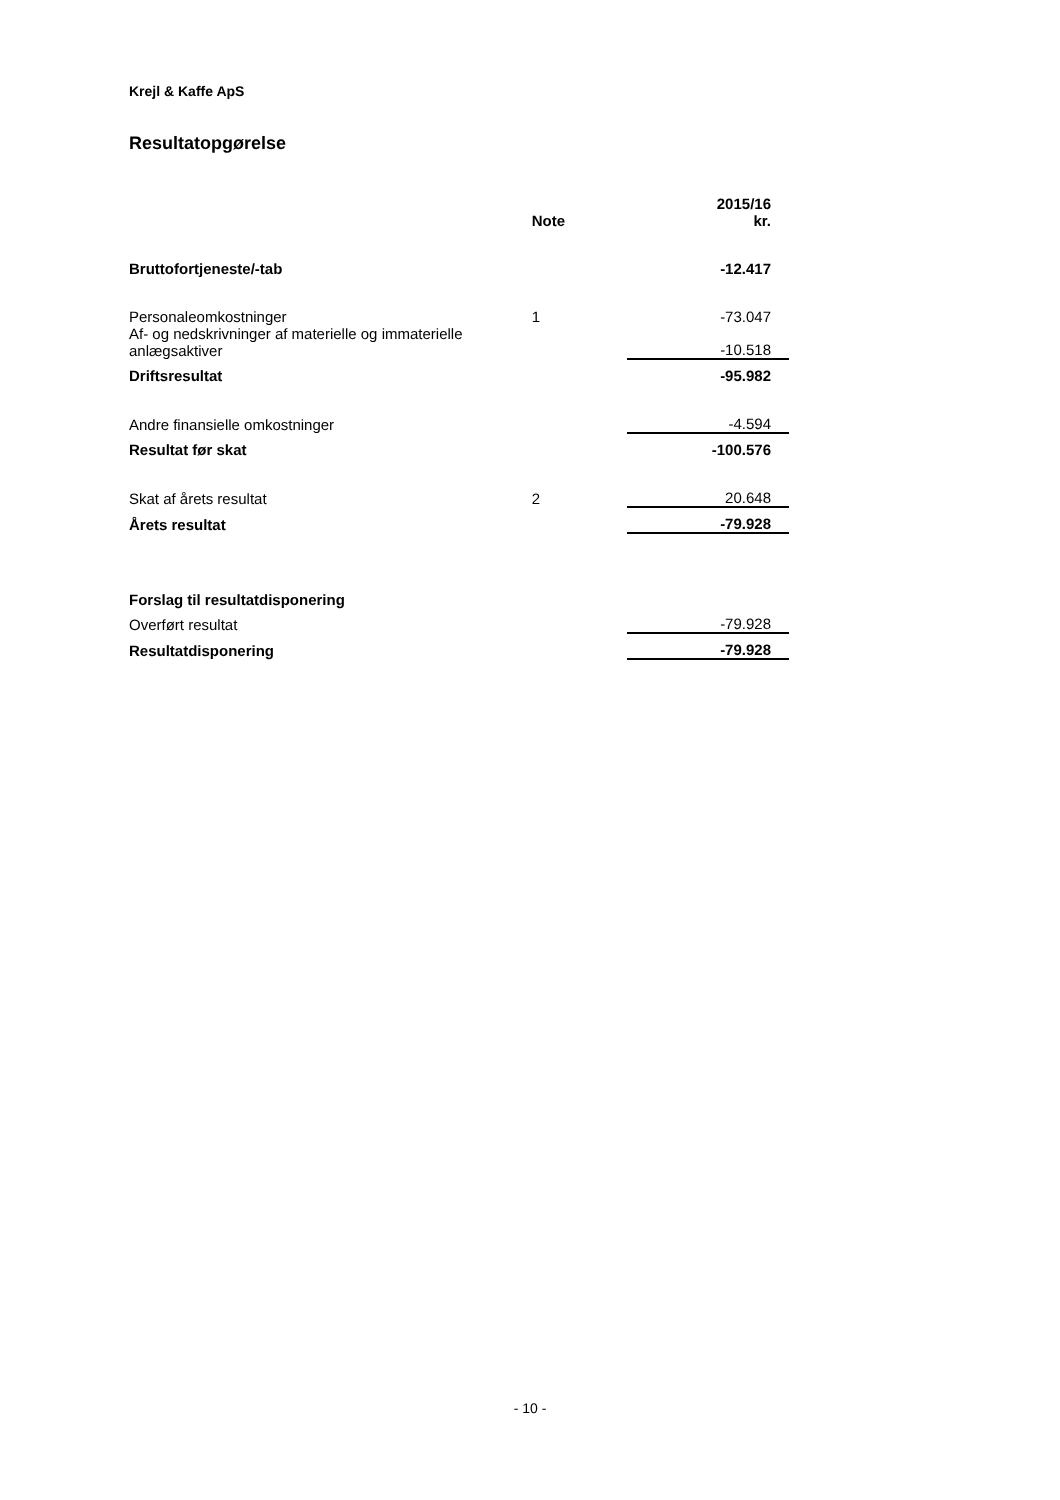Krejl & Kaffe ApS
Resultatopgørelse
| | Note | 2015/16 kr. |
| --- | --- | --- |
| Bruttofortjeneste/-tab | | -12.417 |
| Personaleomkostninger | 1 | -73.047 |
| Af- og nedskrivninger af materielle og immaterielle anlægsaktiver | | -10.518 |
| Driftsresultat | | -95.982 |
| Andre finansielle omkostninger | | -4.594 |
| Resultat før skat | | -100.576 |
| Skat af årets resultat | 2 | 20.648 |
| Årets resultat | | -79.928 |
| Forslag til resultatdisponering | | |
| Overført resultat | | -79.928 |
| Resultatdisponering | | -79.928 |
- 10 -